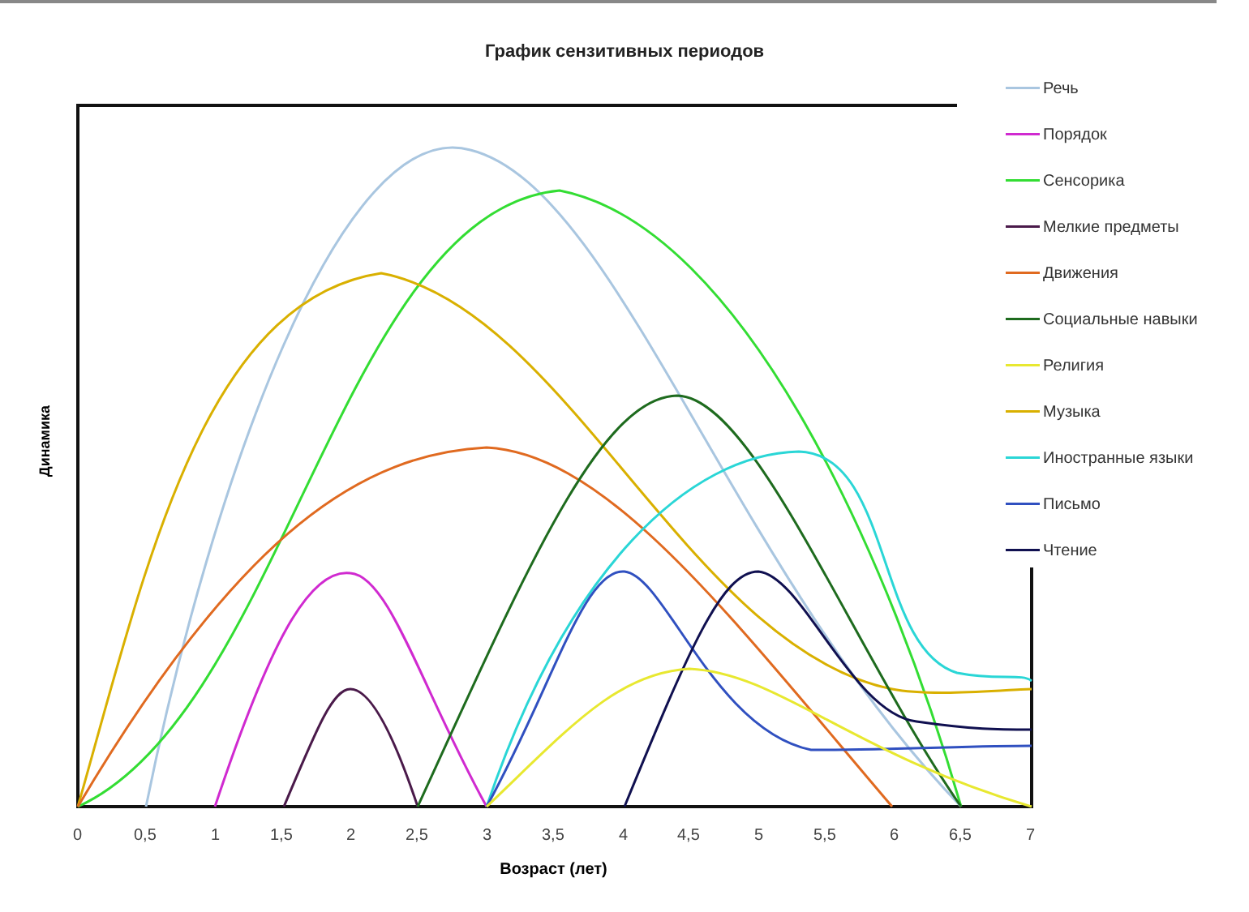График сензитивных периодов
Речь
Порядок
Сенсорика
Мелкие предметы
Движения
Социальные навыки
Религия
Музыка
Иностранные языки
Письмо
Чтение
Динамика
0 0,5 1 1,5 2 2,5 3 3,5 4 4,5 5 5,5 6 6,5 7
Возраст (лет)